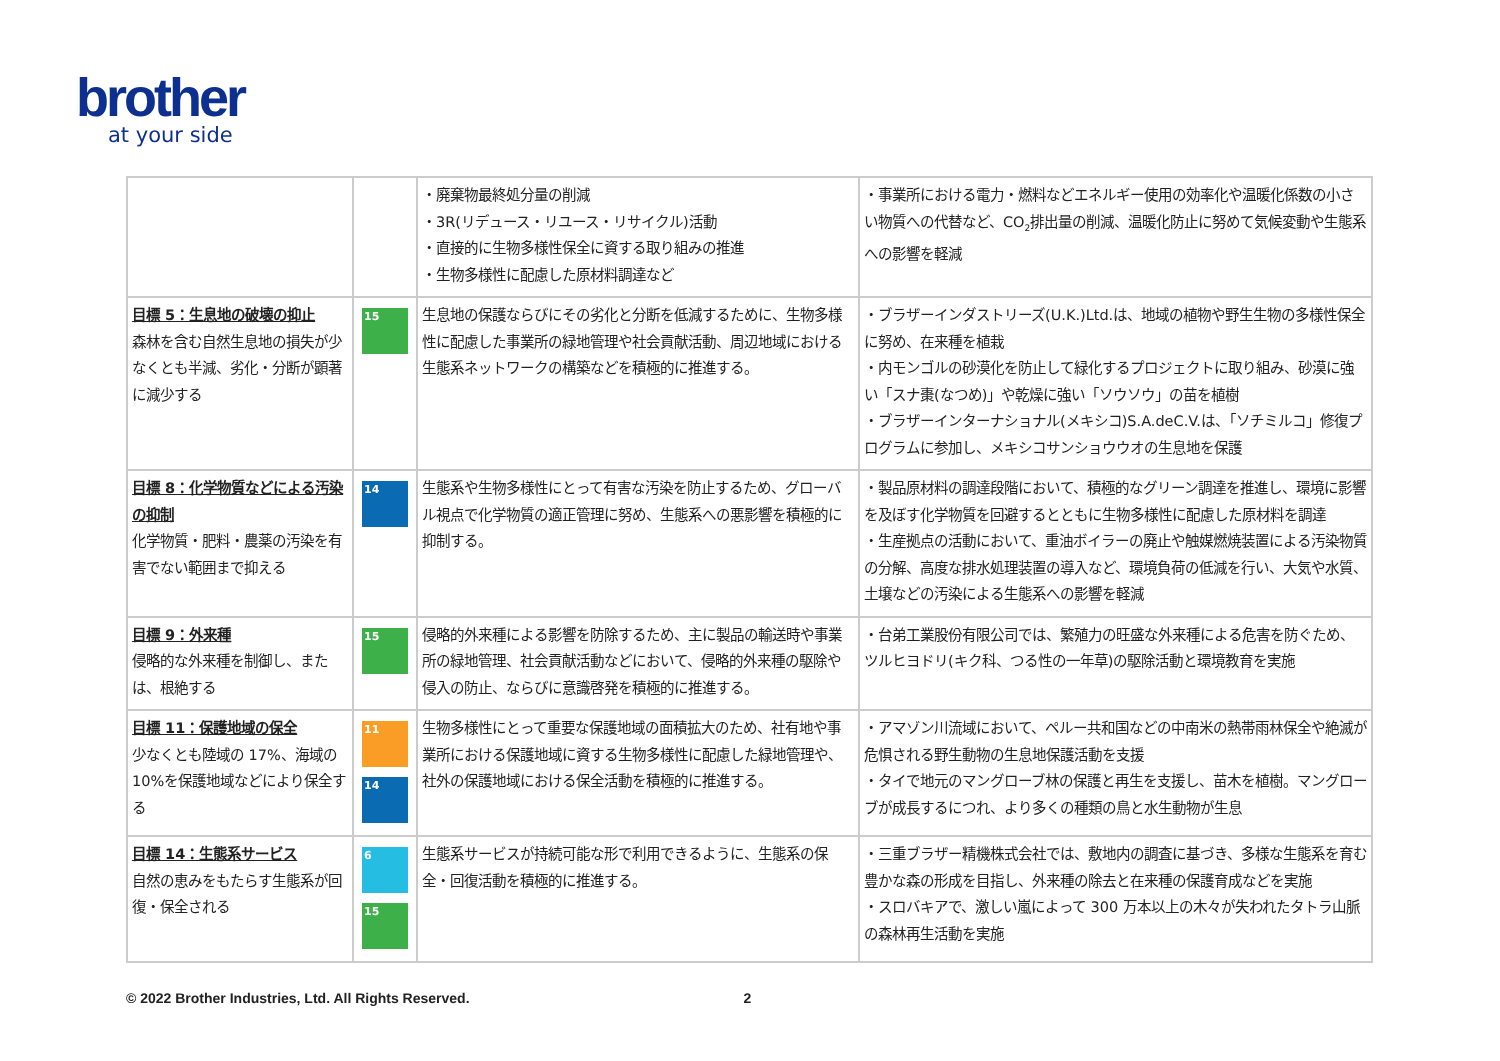brother
at your side
| | | ・廃棄物最終処分量の削減 ・3R(リデュース・リユース・リサイクル)活動 ・直接的に生物多様性保全に資する取り組みの推進 ・生物多様性に配慮した原材料調達など | ・事業所における電力・燃料などエネルギー使用の効率化や温暖化係数の小さい物質への代替など、CO<sub>2</sub>排出量の削減、温暖化防止に努めて気候変動や生態系への影響を軽減 |
| 目標 5：生息地の破壊の抑止 森林を含む自然生息地の損失が少なくとも半減、劣化・分断が顕著に減少する | 15 | 生息地の保護ならびにその劣化と分断を低減するために、生物多様性に配慮した事業所の緑地管理や社会貢献活動、周辺地域における生態系ネットワークの構築などを積極的に推進する。 | ・ブラザーインダストリーズ(U.K.)Ltd.は、地域の植物や野生生物の多様性保全に努め、在来種を植栽 ・内モンゴルの砂漠化を防止して緑化するプロジェクトに取り組み、砂漠に強い「スナ棗(なつめ)」や乾燥に強い「ソウソウ」の苗を植樹 ・ブラザーインターナショナル(メキシコ)S.A.deC.V.は、「ソチミルコ」修復プログラムに参加し、メキシコサンショウウオの生息地を保護 |
| 目標 8：化学物質などによる汚染の抑制 化学物質・肥料・農薬の汚染を有害でない範囲まで抑える | 14 | 生態系や生物多様性にとって有害な汚染を防止するため、グローバル視点で化学物質の適正管理に努め、生態系への悪影響を積極的に抑制する。 | ・製品原材料の調達段階において、積極的なグリーン調達を推進し、環境に影響を及ぼす化学物質を回避するとともに生物多様性に配慮した原材料を調達 ・生産拠点の活動において、重油ボイラーの廃止や触媒燃焼装置による汚染物質の分解、高度な排水処理装置の導入など、環境負荷の低減を行い、大気や水質、土壌などの汚染による生態系への影響を軽減 |
| 目標 9：外来種 侵略的な外来種を制御し、または、根絶する | 15 | 侵略的外来種による影響を防除するため、主に製品の輸送時や事業所の緑地管理、社会貢献活動などにおいて、侵略的外来種の駆除や侵入の防止、ならびに意識啓発を積極的に推進する。 | ・台弟工業股份有限公司では、繁殖力の旺盛な外来種による危害を防ぐため、ツルヒヨドリ(キク科、つる性の一年草)の駆除活動と環境教育を実施 |
| 目標 11：保護地域の保全 少なくとも陸域の 17%、海域の 10%を保護地域などにより保全する | 11 14 | 生物多様性にとって重要な保護地域の面積拡大のため、社有地や事業所における保護地域に資する生物多様性に配慮した緑地管理や、社外の保護地域における保全活動を積極的に推進する。 | ・アマゾン川流域において、ペルー共和国などの中南米の熱帯雨林保全や絶滅が危惧される野生動物の生息地保護活動を支援 ・タイで地元のマングローブ林の保護と再生を支援し、苗木を植樹。マングローブが成長するにつれ、より多くの種類の鳥と水生動物が生息 |
| 目標 14：生態系サービス 自然の恵みをもたらす生態系が回復・保全される | 6 15 | 生態系サービスが持続可能な形で利用できるように、生態系の保全・回復活動を積極的に推進する。 | ・三重ブラザー精機株式会社では、敷地内の調査に基づき、多様な生態系を育む豊かな森の形成を目指し、外来種の除去と在来種の保護育成などを実施 ・スロバキアで、激しい嵐によって 300 万本以上の木々が失われたタトラ山脈の森林再生活動を実施 |
© 2022 Brother Industries, Ltd. All Rights Reserved. 2